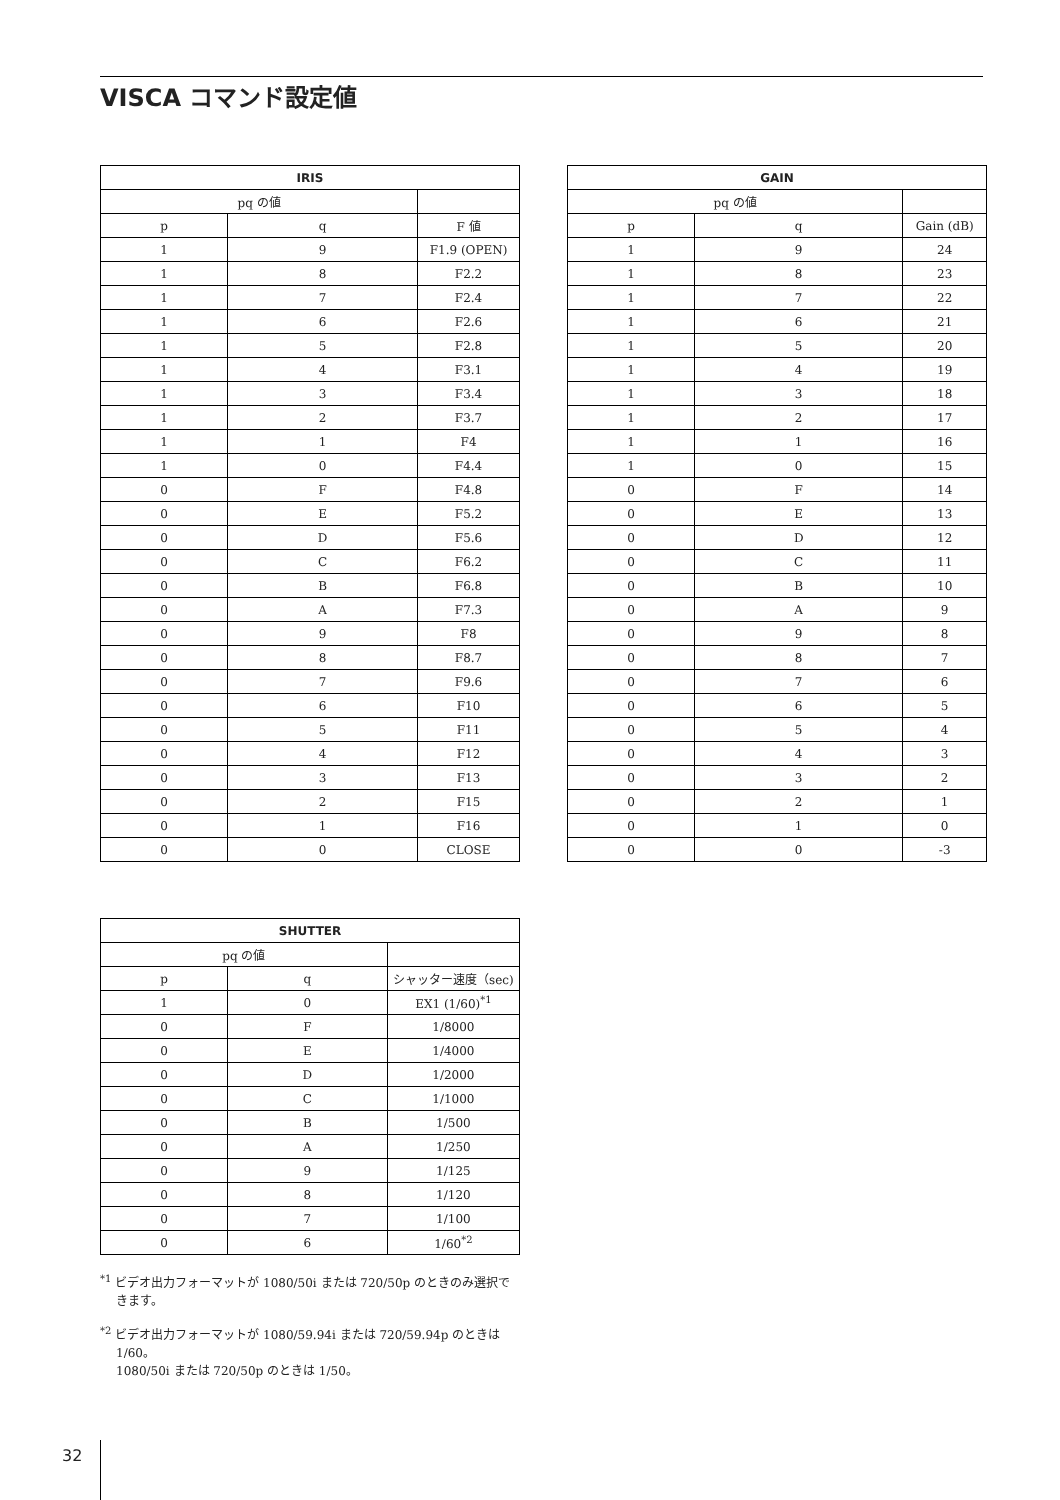VISCA コマンド設定値
| IRIS | | |
| --- | --- | --- |
| pq の値 | | |
| p | q | F 値 |
| 1 | 9 | F1.9 (OPEN) |
| 1 | 8 | F2.2 |
| 1 | 7 | F2.4 |
| 1 | 6 | F2.6 |
| 1 | 5 | F2.8 |
| 1 | 4 | F3.1 |
| 1 | 3 | F3.4 |
| 1 | 2 | F3.7 |
| 1 | 1 | F4 |
| 1 | 0 | F4.4 |
| 0 | F | F4.8 |
| 0 | E | F5.2 |
| 0 | D | F5.6 |
| 0 | C | F6.2 |
| 0 | B | F6.8 |
| 0 | A | F7.3 |
| 0 | 9 | F8 |
| 0 | 8 | F8.7 |
| 0 | 7 | F9.6 |
| 0 | 6 | F10 |
| 0 | 5 | F11 |
| 0 | 4 | F12 |
| 0 | 3 | F13 |
| 0 | 2 | F15 |
| 0 | 1 | F16 |
| 0 | 0 | CLOSE |
| GAIN | | |
| --- | --- | --- |
| pq の値 | | |
| p | q | Gain (dB) |
| 1 | 9 | 24 |
| 1 | 8 | 23 |
| 1 | 7 | 22 |
| 1 | 6 | 21 |
| 1 | 5 | 20 |
| 1 | 4 | 19 |
| 1 | 3 | 18 |
| 1 | 2 | 17 |
| 1 | 1 | 16 |
| 1 | 0 | 15 |
| 0 | F | 14 |
| 0 | E | 13 |
| 0 | D | 12 |
| 0 | C | 11 |
| 0 | B | 10 |
| 0 | A | 9 |
| 0 | 9 | 8 |
| 0 | 8 | 7 |
| 0 | 7 | 6 |
| 0 | 6 | 5 |
| 0 | 5 | 4 |
| 0 | 4 | 3 |
| 0 | 3 | 2 |
| 0 | 2 | 1 |
| 0 | 1 | 0 |
| 0 | 0 | -3 |
| SHUTTER | | |
| --- | --- | --- |
| pq の値 | | |
| p | q | シャッター速度（sec) |
| 1 | 0 | EX1 (1/60)<sup>*1</sup> |
| 0 | F | 1/8000 |
| 0 | E | 1/4000 |
| 0 | D | 1/2000 |
| 0 | C | 1/1000 |
| 0 | B | 1/500 |
| 0 | A | 1/250 |
| 0 | 9 | 1/125 |
| 0 | 8 | 1/120 |
| 0 | 7 | 1/100 |
| 0 | 6 | 1/60<sup>*2</sup> |
<sup>*1</sup> ビデオ出力フォーマットが 1080/50i または 720/50p のときのみ選択できます。
<sup>*2</sup> ビデオ出力フォーマットが 1080/59.94i または 720/59.94p のときは 1/60。
1080/50i または 720/50p のときは 1/50。
32